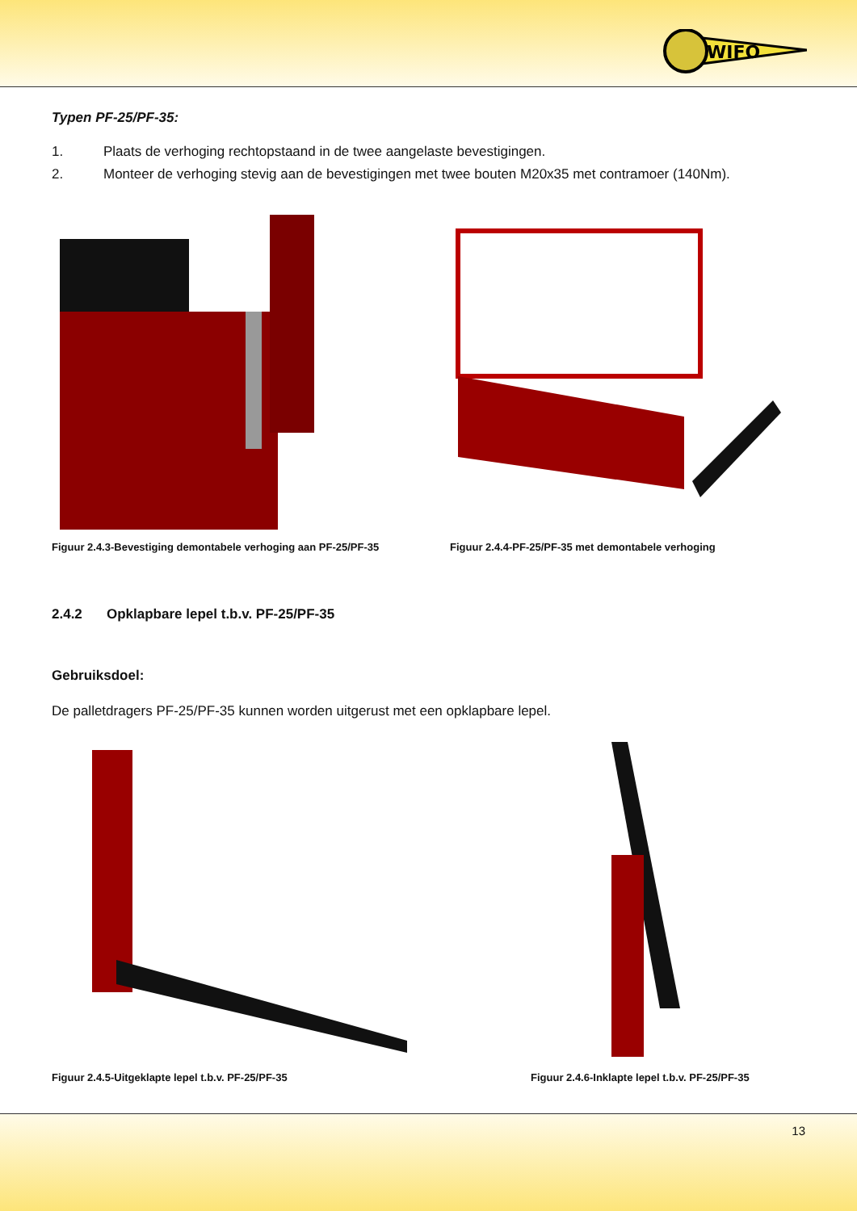WIFO
Typen PF-25/PF-35:
1. Plaats de verhoging rechtopstaand in de twee aangelaste bevestigingen.
2. Monteer de verhoging stevig aan de bevestigingen met twee bouten M20x35 met contramoer (140Nm).
Figuur 2.4.3-Bevestiging demontabele verhoging aan PF-25/PF-35
Figuur 2.4.4-PF-25/PF-35 met demontabele verhoging
2.4.2 Opklapbare lepel t.b.v. PF-25/PF-35
Gebruiksdoel:
De palletdragers PF-25/PF-35 kunnen worden uitgerust met een opklapbare lepel.
Figuur 2.4.5-Uitgeklapte lepel t.b.v. PF-25/PF-35 Figuur 2.4.6-Inklapte lepel t.b.v. PF-25/PF-35
13